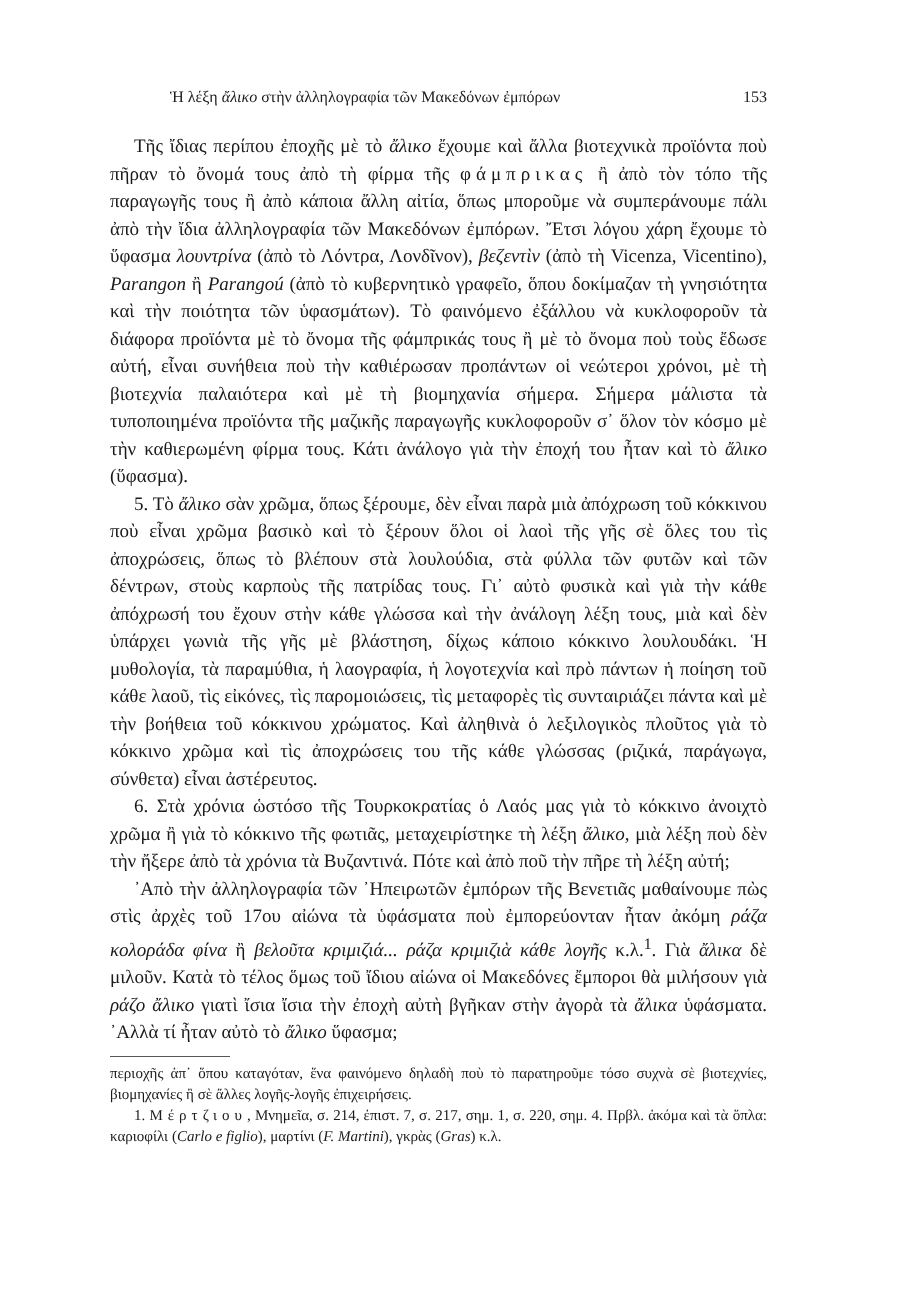Ἡ λέξη ἄλικο στὴν ἀλληλογραφία τῶν Μακεδόνων ἐμπόρων 153
Τῆς ἴδιας περίπου ἐποχῆς μὲ τὸ ἄλικο ἔχουμε καὶ ἄλλα βιοτεχνικὰ προϊόντα ποὺ πῆραν τὸ ὄνομά τους ἀπὸ τὴ φίρμα τῆς φάμπρικας ἢ ἀπὸ τὸν τόπο τῆς παραγωγῆς τους ἢ ἀπὸ κάποια ἄλλη αἰτία, ὅπως μποροῦμε νὰ συμπεράνουμε πάλι ἀπὸ τὴν ἴδια ἀλληλογραφία τῶν Μακεδόνων ἐμπόρων. Ἔτσι λόγου χάρη ἔχουμε τὸ ὕφασμα λουντρίνα (ἀπὸ τὸ Λόντρα, Λονδῖνον), βεζεντὶν (ἀπὸ τὴ Vicenza, Vicentino), Parangon ἢ Parangoú (ἀπὸ τὸ κυβερνητικὸ γραφεῖο, ὅπου δοκίμαζαν τὴ γνησιότητα καὶ τὴν ποιότητα τῶν ὑφασμάτων). Τὸ φαινόμενο ἐξάλλου νὰ κυκλοφοροῦν τὰ διάφορα προϊόντα μὲ τὸ ὄνομα τῆς φάμπρικάς τους ἢ μὲ τὸ ὄνομα ποὺ τοὺς ἔδωσε αὐτή, εἶναι συνήθεια ποὺ τὴν καθιέρωσαν προπάντων οἱ νεώτεροι χρόνοι, μὲ τὴ βιοτεχνία παλαιότερα καὶ μὲ τὴ βιομηχανία σήμερα. Σήμερα μάλιστα τὰ τυποποιημένα προϊόντα τῆς μαζικῆς παραγωγῆς κυκλοφοροῦν σ᾽ ὅλον τὸν κόσμο μὲ τὴν καθιερωμένη φίρμα τους. Κάτι ἀνάλογο γιὰ τὴν ἐποχή του ἦταν καὶ τὸ ἄλικο (ὕφασμα).
5. Τὸ ἄλικο σὰν χρῶμα, ὅπως ξέρουμε, δὲν εἶναι παρὰ μιὰ ἀπόχρωση τοῦ κόκκινου ποὺ εἶναι χρῶμα βασικὸ καὶ τὸ ξέρουν ὅλοι οἱ λαοὶ τῆς γῆς σὲ ὅλες του τὶς ἀποχρώσεις, ὅπως τὸ βλέπουν στὰ λουλούδια, στὰ φύλλα τῶν φυτῶν καὶ τῶν δέντρων, στοὺς καρποὺς τῆς πατρίδας τους. Γι᾽ αὐτὸ φυσικὰ καὶ γιὰ τὴν κάθε ἀπόχρωσή του ἔχουν στὴν κάθε γλώσσα καὶ τὴν ἀνάλογη λέξη τους, μιὰ καὶ δὲν ὑπάρχει γωνιὰ τῆς γῆς μὲ βλάστηση, δίχως κάποιο κόκκινο λουλουδάκι. Ἡ μυθολογία, τὰ παραμύθια, ἡ λαογραφία, ἡ λογοτεχνία καὶ πρὸ πάντων ἡ ποίηση τοῦ κάθε λαοῦ, τὶς εἰκόνες, τὶς παρομοιώσεις, τὶς μεταφορὲς τὶς συνταιριάζει πάντα καὶ μὲ τὴν βοήθεια τοῦ κόκκινου χρώματος. Καὶ ἀληθινὰ ὁ λεξιλογικὸς πλοῦτος γιὰ τὸ κόκκινο χρῶμα καὶ τὶς ἀποχρώσεις του τῆς κάθε γλώσσας (ριζικά, παράγωγα, σύνθετα) εἶναι ἀστέρευτος.
6. Στὰ χρόνια ὡστόσο τῆς Τουρκοκρατίας ὁ Λαός μας γιὰ τὸ κόκκινο ἀνοιχτὸ χρῶμα ἢ γιὰ τὸ κόκκινο τῆς φωτιᾶς, μεταχειρίστηκε τὴ λέξη ἄλικο, μιὰ λέξη ποὺ δὲν τὴν ἤξερε ἀπὸ τὰ χρόνια τὰ Βυζαντινά. Πότε καὶ ἀπὸ ποῦ τὴν πῆρε τὴ λέξη αὐτή;
᾽Απὸ τὴν ἀλληλογραφία τῶν ᾽Ηπειρωτῶν ἐμπόρων τῆς Βενετιᾶς μαθαίνουμε πὼς στὶς ἀρχὲς τοῦ 17ου αἰώνα τὰ ὑφάσματα ποὺ ἐμπορεύονταν ἦταν ἀκόμη ράζα κολοράδα φίνα ἢ βελοῦτα κριμιζιά... ράζα κριμιζιὰ κάθε λογῆς κ.λ.<sup>1</sup>. Γιὰ ἄλικα δὲ μιλοῦν. Κατὰ τὸ τέλος ὅμως τοῦ ἴδιου αἰώνα οἱ Μακεδόνες ἔμποροι θὰ μιλήσουν γιὰ ράζο ἄλικο γιατὶ ἴσια ἴσια τὴν ἐποχὴ αὐτὴ βγῆκαν στὴν ἀγορὰ τὰ ἄλικα ὑφάσματα. ᾽Αλλὰ τί ἦταν αὐτὸ τὸ ἄλικο ὕφασμα;
περιοχῆς ἀπ᾽ ὅπου καταγόταν, ἕνα φαινόμενο δηλαδὴ ποὺ τὸ παρατηροῦμε τόσο συχνὰ σὲ βιοτεχνίες, βιομηχανίες ἢ σὲ ἄλλες λογῆς-λογῆς ἐπιχειρήσεις.
1. Μέρτζιου, Μνημεῖα, σ. 214, ἐπιστ. 7, σ. 217, σημ. 1, σ. 220, σημ. 4. Πρβλ. ἀκόμα καὶ τὰ ὅπλα: καριοφίλι (Carlo e figlio), μαρτίνι (F. Martini), γκρὰς (Gras) κ.λ.